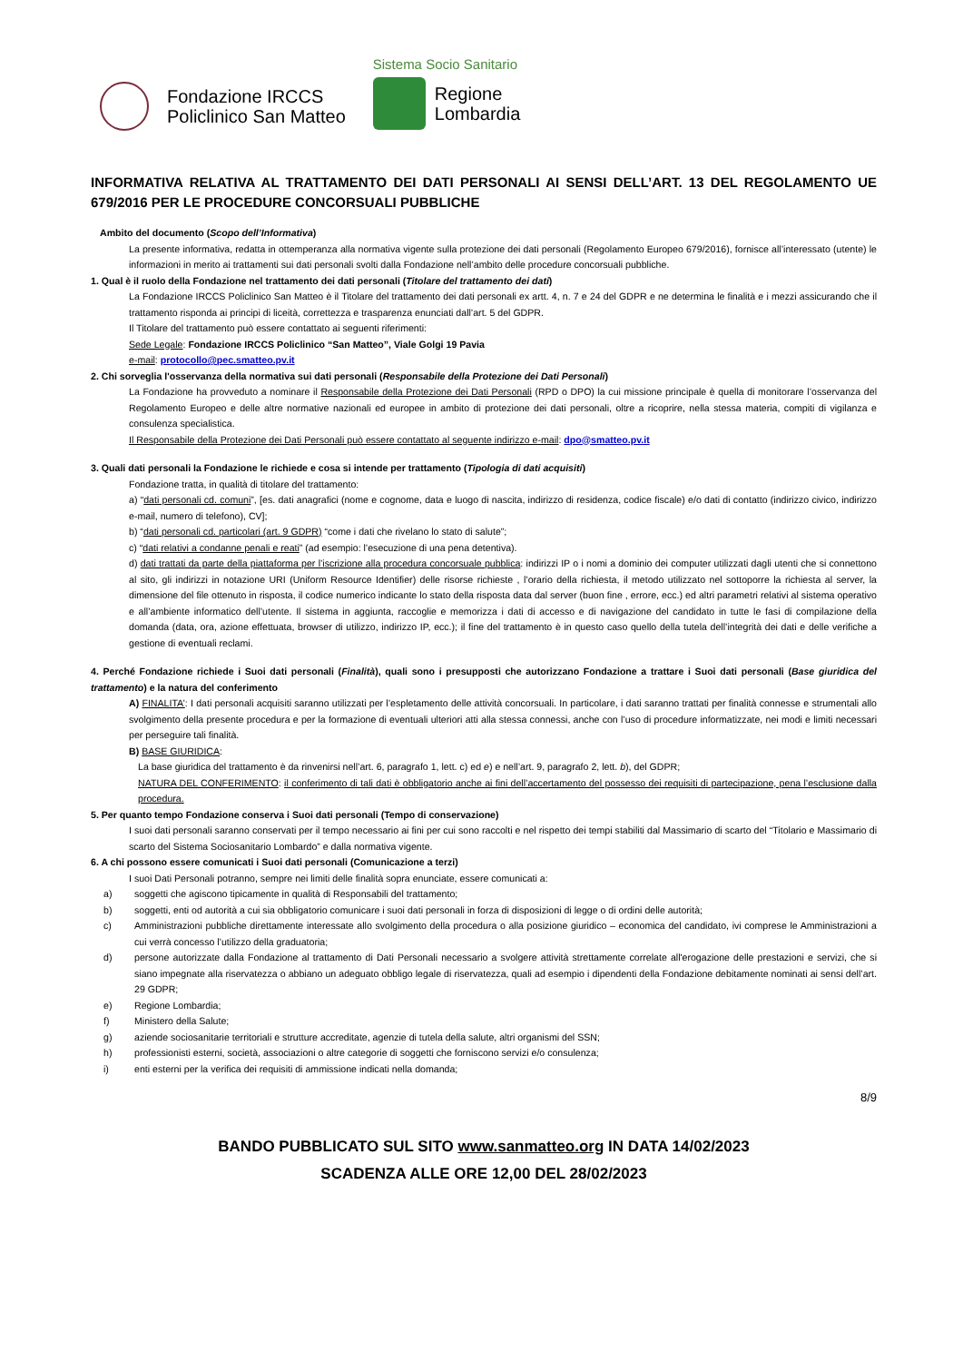Fondazione IRCCS
Policlinico San Matteo
Sistema Socio Sanitario
Regione
Lombardia
INFORMATIVA RELATIVA AL TRATTAMENTO DEI DATI PERSONALI AI SENSI DELL’ART. 13 DEL REGOLAMENTO UE 679/2016 PER LE PROCEDURE CONCORSUALI PUBBLICHE
Ambito del documento (Scopo dell’Informativa)
La presente informativa, redatta in ottemperanza alla normativa vigente sulla protezione dei dati personali (Regolamento Europeo 679/2016), fornisce all’interessato (utente) le informazioni in merito ai trattamenti sui dati personali svolti dalla Fondazione nell’ambito delle procedure concorsuali pubbliche.
1. Qual è il ruolo della Fondazione nel trattamento dei dati personali (Titolare del trattamento dei dati)
La Fondazione IRCCS Policlinico San Matteo è il Titolare del trattamento dei dati personali ex artt. 4, n. 7 e 24 del GDPR e ne determina le finalità e i mezzi assicurando che il trattamento risponda ai principi di liceità, correttezza e trasparenza enunciati dall’art. 5 del GDPR.
Il Titolare del trattamento può essere contattato ai seguenti riferimenti:
Sede Legale: Fondazione IRCCS Policlinico “San Matteo”, Viale Golgi 19 Pavia
e-mail: protocollo@pec.smatteo.pv.it
2. Chi sorveglia l'osservanza della normativa sui dati personali (Responsabile della Protezione dei Dati Personali)
La Fondazione ha provveduto a nominare il Responsabile della Protezione dei Dati Personali (RPD o DPO) la cui missione principale è quella di monitorare l’osservanza del Regolamento Europeo e delle altre normative nazionali ed europee in ambito di protezione dei dati personali, oltre a ricoprire, nella stessa materia, compiti di vigilanza e consulenza specialistica.
Il Responsabile della Protezione dei Dati Personali può essere contattato al seguente indirizzo e-mail: dpo@smatteo.pv.it
3. Quali dati personali la Fondazione le richiede e cosa si intende per trattamento (Tipologia di dati acquisiti)
Fondazione tratta, in qualità di titolare del trattamento:
a) “dati personali cd. comuni”, [es. dati anagrafici (nome e cognome, data e luogo di nascita, indirizzo di residenza, codice fiscale) e/o dati di contatto (indirizzo civico, indirizzo e-mail, numero di telefono), CV];
b) “dati personali cd. particolari (art. 9 GDPR) “come i dati che rivelano lo stato di salute”;
c) “dati relativi a condanne penali e reati” (ad esempio: l’esecuzione di una pena detentiva).
d) dati trattati da parte della piattaforma per l’iscrizione alla procedura concorsuale pubblica: indirizzi IP o i nomi a dominio dei computer utilizzati dagli utenti che si connettono al sito, gli indirizzi in notazione URI (Uniform Resource Identifier) delle risorse richieste , l’orario della richiesta, il metodo utilizzato nel sottoporre la richiesta al server, la dimensione del file ottenuto in risposta, il codice numerico indicante lo stato della risposta data dal server (buon fine , errore, ecc.) ed altri parametri relativi al sistema operativo e all’ambiente informatico dell’utente. Il sistema in aggiunta, raccoglie e memorizza i dati di accesso e di navigazione del candidato in tutte le fasi di compilazione della domanda (data, ora, azione effettuata, browser di utilizzo, indirizzo IP, ecc.); il fine del trattamento è in questo caso quello della tutela dell’integrità dei dati e delle verifiche a gestione di eventuali reclami.
4. Perché Fondazione richiede i Suoi dati personali (Finalità), quali sono i presupposti che autorizzano Fondazione a trattare i Suoi dati personali (Base giuridica del trattamento) e la natura del conferimento
A) FINALITA’: I dati personali acquisiti saranno utilizzati per l’espletamento delle attività concorsuali. In particolare, i dati saranno trattati per finalità connesse e strumentali allo svolgimento della presente procedura e per la formazione di eventuali ulteriori atti alla stessa connessi, anche con l’uso di procedure informatizzate, nei modi e limiti necessari per perseguire tali finalità.
B) BASE GIURIDICA:
La base giuridica del trattamento è da rinvenirsi nell’art. 6, paragrafo 1, lett. c) ed e) e nell’art. 9, paragrafo 2, lett. b), del GDPR;
NATURA DEL CONFERIMENTO: il conferimento di tali dati è obbligatorio anche ai fini dell’accertamento del possesso dei requisiti di partecipazione, pena l’esclusione dalla procedura.
5. Per quanto tempo Fondazione conserva i Suoi dati personali (Tempo di conservazione)
I suoi dati personali saranno conservati per il tempo necessario ai fini per cui sono raccolti e nel rispetto dei tempi stabiliti dal Massimario di scarto del “Titolario e Massimario di scarto del Sistema Sociosanitario Lombardo” e dalla normativa vigente.
6. A chi possono essere comunicati i Suoi dati personali (Comunicazione a terzi)
I suoi Dati Personali potranno, sempre nei limiti delle finalità sopra enunciate, essere comunicati a:
a) soggetti che agiscono tipicamente in qualità di Responsabili del trattamento;
b) soggetti, enti od autorità a cui sia obbligatorio comunicare i suoi dati personali in forza di disposizioni di legge o di ordini delle autorità;
c) Amministrazioni pubbliche direttamente interessate allo svolgimento della procedura o alla posizione giuridico – economica del candidato, ivi comprese le Amministrazioni a cui verrà concesso l’utilizzo della graduatoria;
d) persone autorizzate dalla Fondazione al trattamento di Dati Personali necessario a svolgere attività strettamente correlate all'erogazione delle prestazioni e servizi, che si siano impegnate alla riservatezza o abbiano un adeguato obbligo legale di riservatezza, quali ad esempio i dipendenti della Fondazione debitamente nominati ai sensi dell’art. 29 GDPR;
e) Regione Lombardia;
f) Ministero della Salute;
g) aziende sociosanitarie territoriali e strutture accreditate, agenzie di tutela della salute, altri organismi del SSN;
h) professionisti esterni, società, associazioni o altre categorie di soggetti che forniscono servizi e/o consulenza;
i) enti esterni per la verifica dei requisiti di ammissione indicati nella domanda;
8/9
BANDO PUBBLICATO SUL SITO www.sanmatteo.org IN DATA 14/02/2023
SCADENZA ALLE ORE 12,00 DEL 28/02/2023